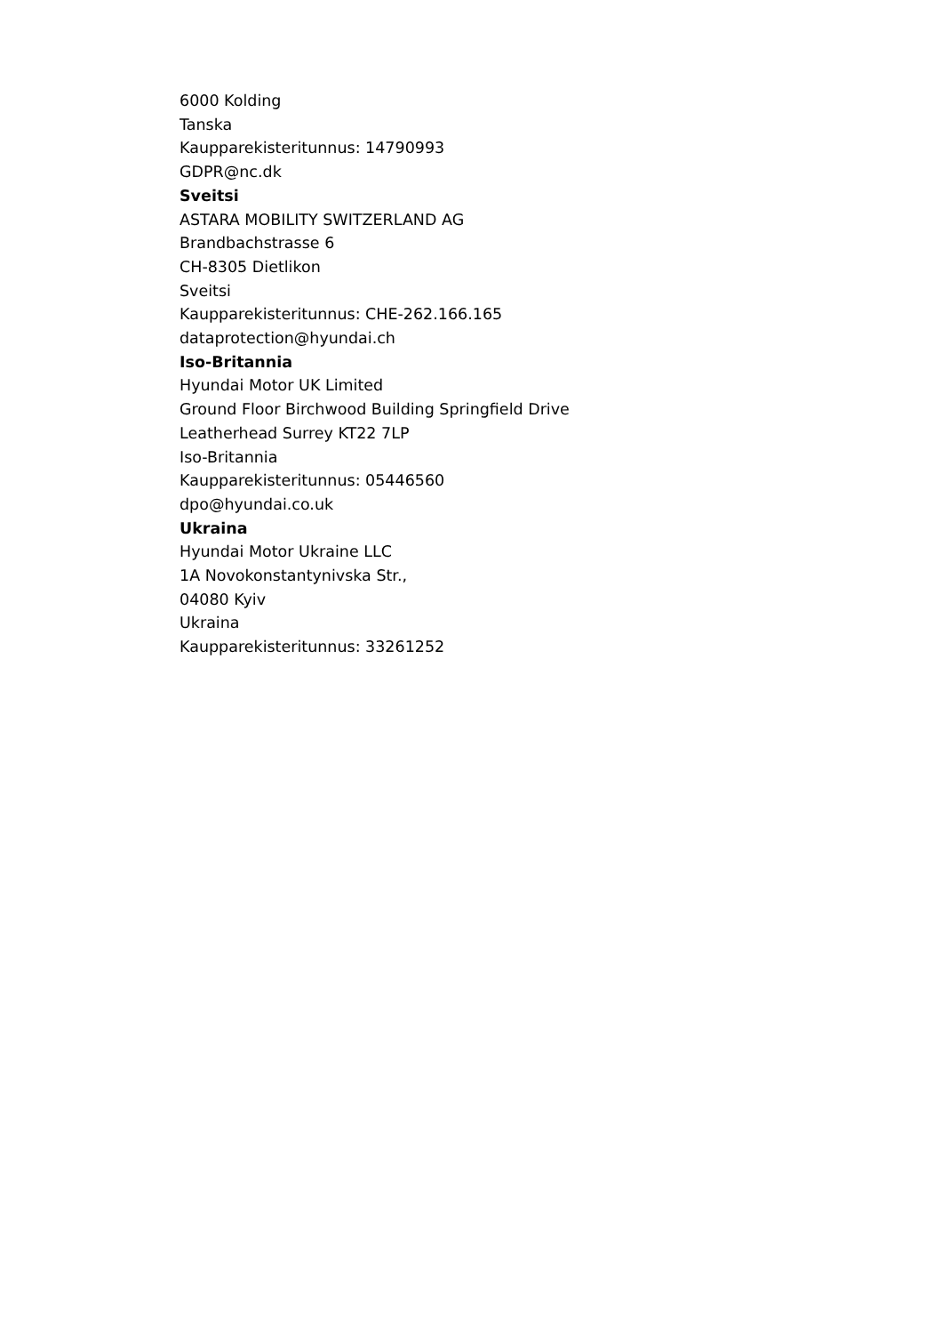6000 Kolding
Tanska
Kaupparekisteritunnus: 14790993
GDPR@nc.dk
Sveitsi
ASTARA MOBILITY SWITZERLAND AG
Brandbachstrasse 6
CH-8305 Dietlikon
Sveitsi
Kaupparekisteritunnus: CHE-262.166.165
dataprotection@hyundai.ch
Iso-Britannia
Hyundai Motor UK Limited
Ground Floor Birchwood Building Springfield Drive
Leatherhead Surrey KT22 7LP
Iso-Britannia
Kaupparekisteritunnus: 05446560
dpo@hyundai.co.uk
Ukraina
Hyundai Motor Ukraine LLC
1A Novokonstantynivska Str.,
04080 Kyiv
Ukraina
Kaupparekisteritunnus: 33261252